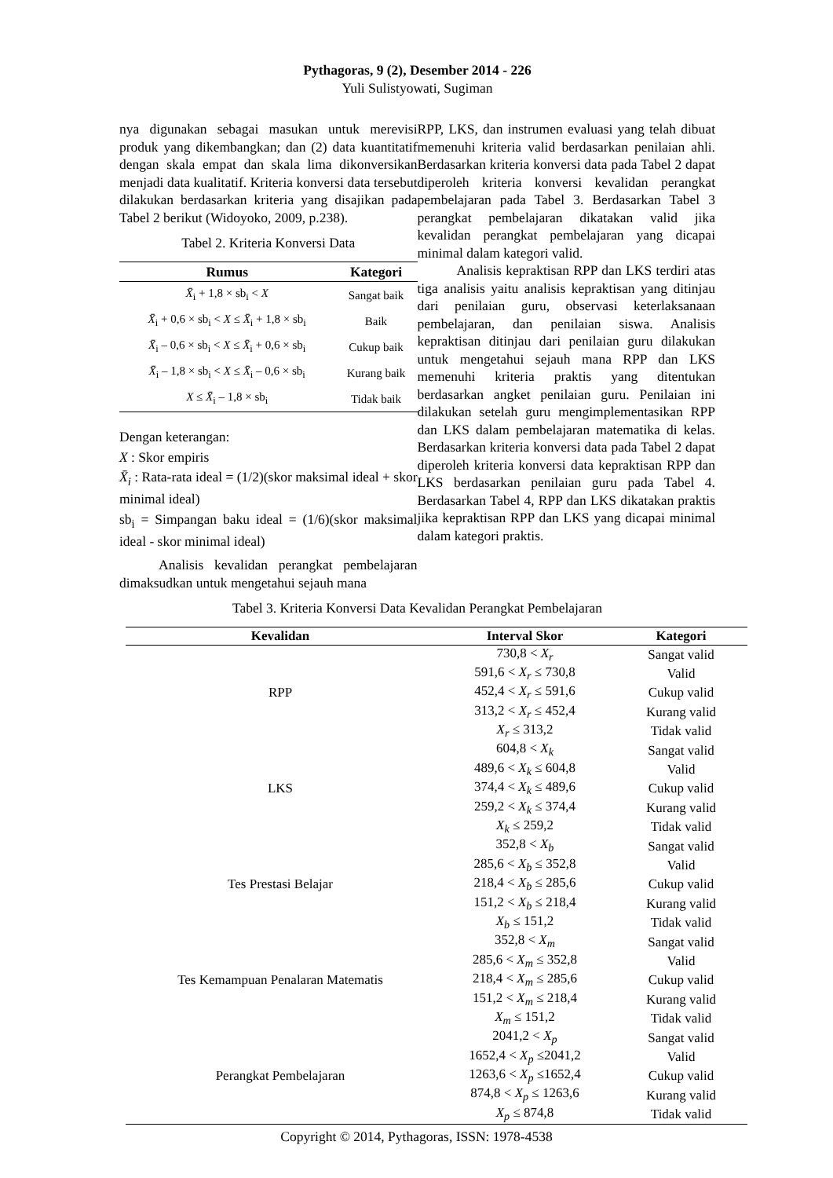Pythagoras, 9 (2), Desember 2014 - 226
Yuli Sulistyowati, Sugiman
nya digunakan sebagai masukan untuk merevisi produk yang dikembangkan; dan (2) data kuantitatif dengan skala empat dan skala lima dikonversikan menjadi data kualitatif. Kriteria konversi data tersebut dilakukan berdasarkan kriteria yang disajikan pada Tabel 2 berikut (Widoyoko, 2009, p.238).
Tabel 2. Kriteria Konversi Data
| Rumus | Kategori |
| --- | --- |
| X̄<sub>i</sub> + 1,8 × sb<sub>i</sub> < X | Sangat baik |
| X̄<sub>i</sub> + 0,6 × sb<sub>i</sub> < X ≤ X̄<sub>i</sub> + 1,8 × sb<sub>i</sub> | Baik |
| X̄<sub>i</sub> – 0,6 × sb<sub>i</sub> < X ≤ X̄<sub>i</sub> + 0,6 × sb<sub>i</sub> | Cukup baik |
| X̄<sub>i</sub> – 1,8 × sb<sub>i</sub> < X ≤ X̄<sub>i</sub> – 0,6 × sb<sub>i</sub> | Kurang baik |
| X ≤ X̄<sub>i</sub> – 1,8 × sb<sub>i</sub> | Tidak baik |
Dengan keterangan:
X : Skor empiris
X̄<sub>i</sub> : Rata-rata ideal = (1/2)(skor maksimal ideal + skor minimal ideal)
sb<sub>i</sub> = Simpangan baku ideal = (1/6)(skor maksimal ideal - skor minimal ideal)
Analisis kevalidan perangkat pembelajaran dimaksudkan untuk mengetahui sejauh mana
RPP, LKS, dan instrumen evaluasi yang telah dibuat memenuhi kriteria valid berdasarkan penilaian ahli. Berdasarkan kriteria konversi data pada Tabel 2 dapat diperoleh kriteria konversi kevalidan perangkat pembelajaran pada Tabel 3. Berdasarkan Tabel 3 perangkat pembelajaran dikatakan valid jika kevalidan perangkat pembelajaran yang dicapai minimal dalam kategori valid.
Analisis kepraktisan RPP dan LKS terdiri atas tiga analisis yaitu analisis kepraktisan yang ditinjau dari penilaian guru, observasi keterlaksanaan pembelajaran, dan penilaian siswa. Analisis kepraktisan ditinjau dari penilaian guru dilakukan untuk mengetahui sejauh mana RPP dan LKS memenuhi kriteria praktis yang ditentukan berdasarkan angket penilaian guru. Penilaian ini dilakukan setelah guru mengimplementasikan RPP dan LKS dalam pembelajaran matematika di kelas. Berdasarkan kriteria konversi data pada Tabel 2 dapat diperoleh kriteria konversi data kepraktisan RPP dan LKS berdasarkan penilaian guru pada Tabel 4. Berdasarkan Tabel 4, RPP dan LKS dikatakan praktis jika kepraktisan RPP dan LKS yang dicapai minimal dalam kategori praktis.
Tabel 3. Kriteria Konversi Data Kevalidan Perangkat Pembelajaran
| Kevalidan | Interval Skor | Kategori |
| --- | --- | --- |
| RPP | 730,8 < X<sub>r</sub> | Sangat valid |
| | 591,6 < X<sub>r</sub> ≤ 730,8 | Valid |
| | 452,4 < X<sub>r</sub> ≤ 591,6 | Cukup valid |
| | 313,2 < X<sub>r</sub> ≤ 452,4 | Kurang valid |
| | X<sub>r</sub> ≤ 313,2 | Tidak valid |
| LKS | 604,8 < X<sub>k</sub> | Sangat valid |
| | 489,6 < X<sub>k</sub> ≤ 604,8 | Valid |
| | 374,4 < X<sub>k</sub> ≤ 489,6 | Cukup valid |
| | 259,2 < X<sub>k</sub> ≤ 374,4 | Kurang valid |
| | X<sub>k</sub> ≤ 259,2 | Tidak valid |
| Tes Prestasi Belajar | 352,8 < X<sub>b</sub> | Sangat valid |
| | 285,6 < X<sub>b</sub> ≤ 352,8 | Valid |
| | 218,4 < X<sub>b</sub> ≤ 285,6 | Cukup valid |
| | 151,2 < X<sub>b</sub> ≤ 218,4 | Kurang valid |
| | X<sub>b</sub> ≤ 151,2 | Tidak valid |
| Tes Kemampuan Penalaran Matematis | 352,8 < X<sub>m</sub> | Sangat valid |
| | 285,6 < X<sub>m</sub> ≤ 352,8 | Valid |
| | 218,4 < X<sub>m</sub> ≤ 285,6 | Cukup valid |
| | 151,2 < X<sub>m</sub> ≤ 218,4 | Kurang valid |
| | X<sub>m</sub> ≤ 151,2 | Tidak valid |
| Perangkat Pembelajaran | 2041,2 < X<sub>p</sub> | Sangat valid |
| | 1652,4 < X<sub>p</sub> ≤2041,2 | Valid |
| | 1263,6 < X<sub>p</sub> ≤1652,4 | Cukup valid |
| | 874,8 < X<sub>p</sub> ≤ 1263,6 | Kurang valid |
| | X<sub>p</sub> ≤ 874,8 | Tidak valid |
Copyright © 2014, Pythagoras, ISSN: 1978-4538